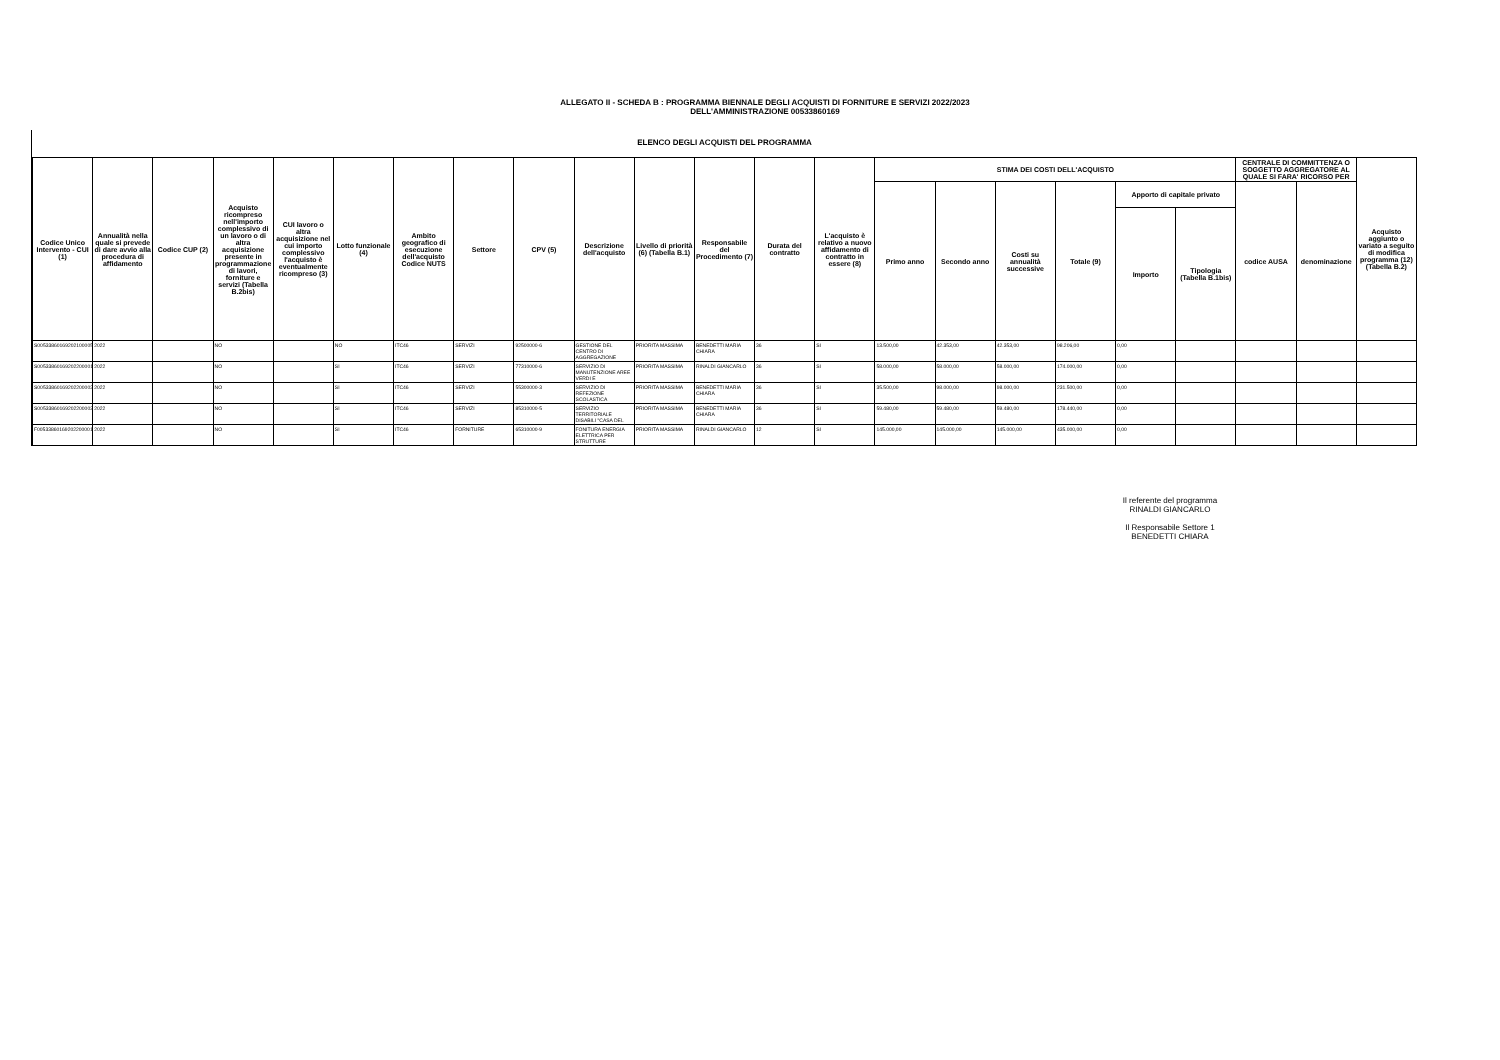ALLEGATO II - SCHEDA B : PROGRAMMA BIENNALE DEGLI ACQUISTI DI FORNITURE E SERVIZI 2022/2023
DELL'AMMINISTRAZIONE 00533860169
ELENCO DEGLI ACQUISTI DEL PROGRAMMA
| Codice Unico Intervento - CUI (1) | Annualità nella quale si prevede di dare avvio alla procedura di affidamento | Codice CUP (2) | Acquisto ricompreso nell'importo complessivo di un lavoro o di altra acquisizione presente in programmazione di lavori, forniture e servizi (Tabella B.2bis) | CUI lavoro o altra acquisizione nel cui importo complessivo l'acquisto è eventualmente ricompreso (3) | Lotto funzionale (4) | Ambito geografico di esecuzione dell'acquisto Codice NUTS | Settore | CPV (5) | Descrizione dell'acquisto | Livello di priorità (6) (Tabella B.1) | Responsabile del Procedimento (7) | Durata del contratto | L'acquisto è relativo a nuovo affidamento di contratto in essere (8) | STIMA DEI COSTI DELL'ACQUISTO | | | | | | CENTRALE DI COMMITTENZA O SOGGETTO AGGREGATORE AL QUALE SI FARA' RICORSO PER | | Acquisto aggiunto o variato a seguito di modifica programma (12) (Tabella B.2) |
| --- | --- | --- | --- | --- | --- | --- | --- | --- | --- | --- | --- | --- | --- | --- | --- | --- | --- | --- | --- | --- | --- | --- |
| | | | | | | | | | | | | | | Primo anno | Secondo anno | Costi su annualità successive | Totale (9) | Apporto di capitale privato | | codice AUSA | denominazione | |
| | | | | | | | | | | | | | | | | | | Importo | Tipologia (Tabella B.1bis) | | | |
| S00533860169202100005 | 2022 | | NO | | NO | ITC46 | SERVIZI | 92500000-6 | GESTIONE DEL CENTRO DI AGGREGAZIONE | PRIORITA MASSIMA | BENEDETTI MARIA CHIARA | 36 | SI | 13.500,00 | 42.353,00 | 42.353,00 | 98.206,00 | 0,00 | | | | |
| S00533860169202200001 | 2022 | | NO | | SI | ITC46 | SERVIZI | 77310000-6 | SERVIZIO DI MANUTENZIONE AREE VERDI E | PRIORITA MASSIMA | RINALDI GIANCARLO | 36 | SI | 58.000,00 | 58.000,00 | 58.000,00 | 174.000,00 | 0,00 | | | | |
| S00533860169202200002 | 2022 | | NO | | SI | ITC46 | SERVIZI | 55300000-3 | SERVIZIO DI REFEZIONE SCOLASTICA | PRIORITA MASSIMA | BENEDETTI MARIA CHIARA | 36 | SI | 35.500,00 | 98.000,00 | 98.000,00 | 231.500,00 | 0,00 | | | | |
| S00533860169202200003 | 2022 | | NO | | SI | ITC46 | SERVIZI | 85310000-5 | SERVIZIO TERRITORIALE DISABILI "CASA DEL | PRIORITA MASSIMA | BENEDETTI MARIA CHIARA | 36 | SI | 59.480,00 | 59.480,00 | 59.480,00 | 178.440,00 | 0,00 | | | | |
| F00533860169202200001 | 2022 | | NO | | SI | ITC46 | FORNITURE | 65310000-9 | FONITURA ENERGIA ELETTRICA PER STRUTTURE | PRIORITA MASSIMA | RINALDI GIANCARLO | 12 | SI | 145.000,00 | 145.000,00 | 145.000,00 | 435.000,00 | 0,00 | | | | |
Il referente del programma
RINALDI GIANCARLO
Il Responsabile Settore 1
BENEDETTI CHIARA